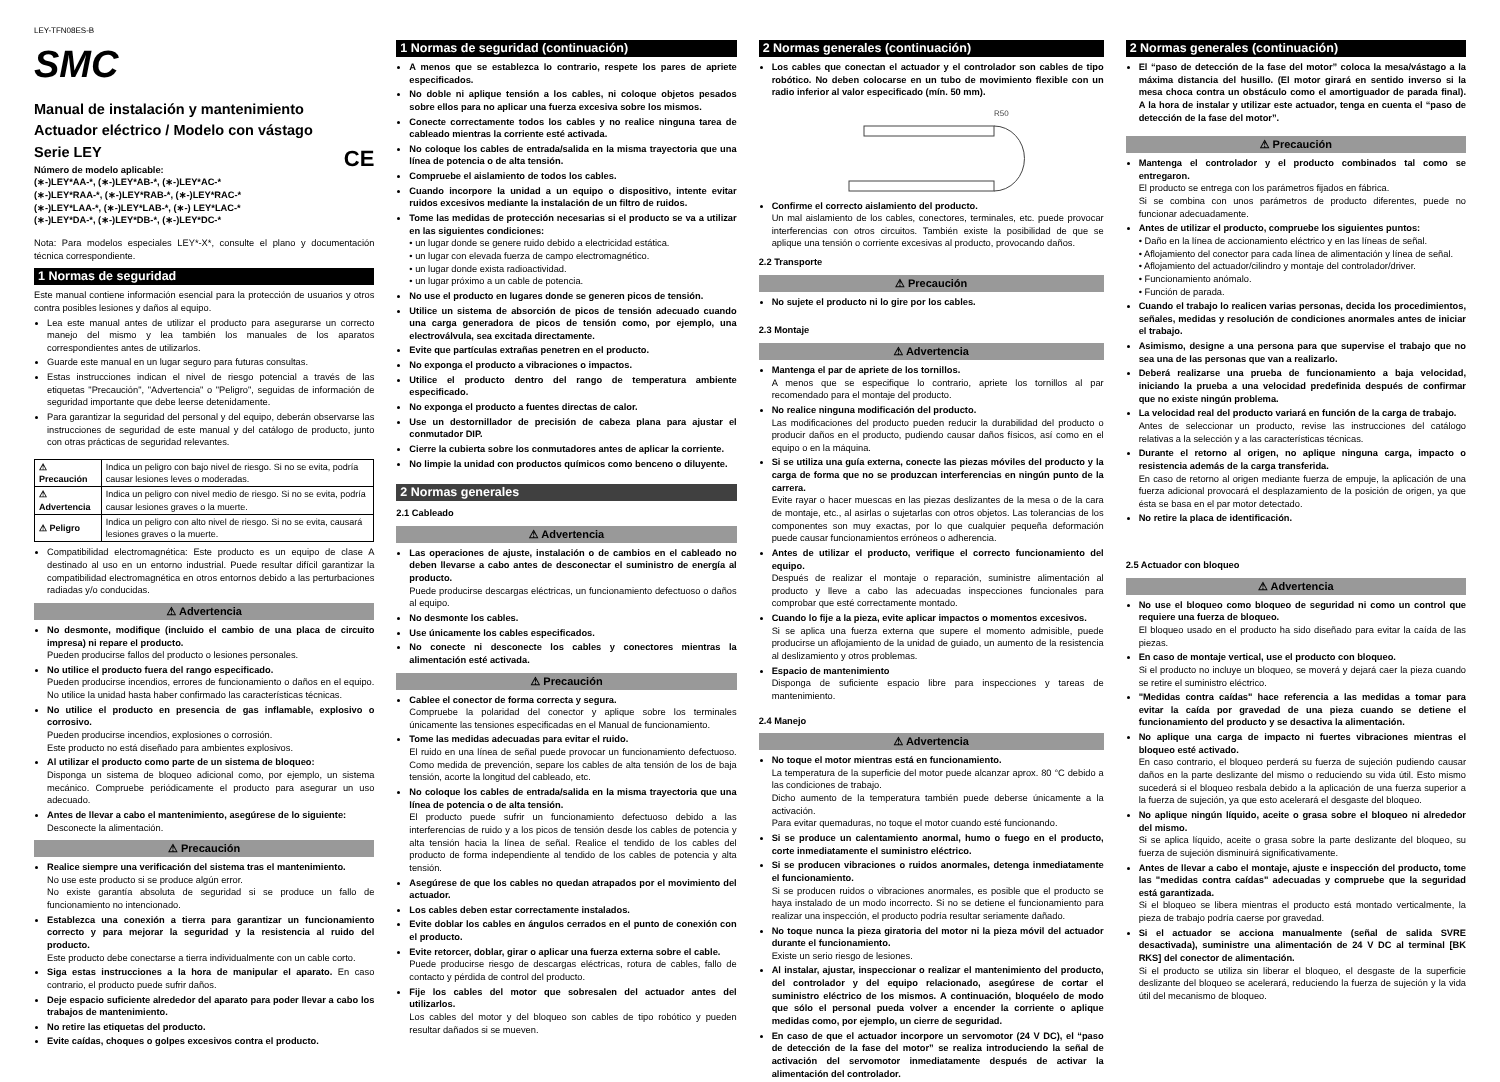LEY-TFN08ES-B
SMC
Manual de instalación y mantenimiento
Actuador eléctrico / Modelo con vástago
Serie LEY CE
Número de modelo aplicable:
(∗-)LEY*AA-*, (∗-)LEY*AB-*, (∗-)LEY*AC-*
(∗-)LEY*RAA-*, (∗-)LEY*RAB-*, (∗-)LEY*RAC-*
(∗-)LEY*LAA-*, (∗-)LEY*LAB-*, (∗-) LEY*LAC-*
(∗-)LEY*DA-*, (∗-)LEY*DB-*, (∗-)LEY*DC-*
Nota: Para modelos especiales LEY*-X*, consulte el plano y documentación técnica correspondiente.
1 Normas de seguridad
Este manual contiene información esencial para la protección de usuarios y otros contra posibles lesiones y daños al equipo.
Lea este manual antes de utilizar el producto para asegurarse un correcto manejo del mismo y lea también los manuales de los aparatos correspondientes antes de utilizarlos.
Guarde este manual en un lugar seguro para futuras consultas.
Estas instrucciones indican el nivel de riesgo potencial a través de las etiquetas "Precaución", "Advertencia" o "Peligro", seguidas de información de seguridad importante que debe leerse detenidamente.
Para garantizar la seguridad del personal y del equipo, deberán observarse las instrucciones de seguridad de este manual y del catálogo de producto, junto con otras prácticas de seguridad relevantes.
| ⚠ Precaución | Indica un peligro con bajo nivel de riesgo. Si no se evita, podría causar lesiones leves o moderadas. |
| ⚠ Advertencia | Indica un peligro con nivel medio de riesgo. Si no se evita, podría causar lesiones graves o la muerte. |
| ⚠ Peligro | Indica un peligro con alto nivel de riesgo. Si no se evita, causará lesiones graves o la muerte. |
Compatibilidad electromagnética: Este producto es un equipo de clase A destinado al uso en un entorno industrial. Puede resultar difícil garantizar la compatibilidad electromagnética en otros entornos debido a las perturbaciones radiadas y/o conducidas.
⚠ Advertencia
No desmonte, modifique (incluido el cambio de una placa de circuito impresa) ni repare el producto.
Pueden producirse fallos del producto o lesiones personales.
No utilice el producto fuera del rango especificado.
Pueden producirse incendios, errores de funcionamiento o daños en el equipo. No utilice la unidad hasta haber confirmado las características técnicas.
No utilice el producto en presencia de gas inflamable, explosivo o corrosivo.
Pueden producirse incendios, explosiones o corrosión.
Este producto no está diseñado para ambientes explosivos.
Al utilizar el producto como parte de un sistema de bloqueo:
Disponga un sistema de bloqueo adicional como, por ejemplo, un sistema mecánico. Compruebe periódicamente el producto para asegurar un uso adecuado.
Antes de llevar a cabo el mantenimiento, asegúrese de lo siguiente:
Desconecte la alimentación.
⚠ Precaución
Realice siempre una verificación del sistema tras el mantenimiento.
No use este producto si se produce algún error.
No existe garantía absoluta de seguridad si se produce un fallo de funcionamiento no intencionado.
Establezca una conexión a tierra para garantizar un funcionamiento correcto y para mejorar la seguridad y la resistencia al ruido del producto.
Este producto debe conectarse a tierra individualmente con un cable corto.
Siga estas instrucciones a la hora de manipular el aparato. En caso contrario, el producto puede sufrir daños.
Deje espacio suficiente alrededor del aparato para poder llevar a cabo los trabajos de mantenimiento.
No retire las etiquetas del producto.
Evite caídas, choques o golpes excesivos contra el producto.
1 Normas de seguridad (continuación)
A menos que se establezca lo contrario, respete los pares de apriete especificados.
No doble ni aplique tensión a los cables, ni coloque objetos pesados sobre ellos para no aplicar una fuerza excesiva sobre los mismos.
Conecte correctamente todos los cables y no realice ninguna tarea de cableado mientras la corriente esté activada.
No coloque los cables de entrada/salida en la misma trayectoria que una línea de potencia o de alta tensión.
Compruebe el aislamiento de todos los cables.
Cuando incorpore la unidad a un equipo o dispositivo, intente evitar ruidos excesivos mediante la instalación de un filtro de ruidos.
Tome las medidas de protección necesarias si el producto se va a utilizar en las siguientes condiciones:
• un lugar donde se genere ruido debido a electricidad estática.
• un lugar con elevada fuerza de campo electromagnético.
• un lugar donde exista radioactividad.
• un lugar próximo a un cable de potencia.
No use el producto en lugares donde se generen picos de tensión.
Utilice un sistema de absorción de picos de tensión adecuado cuando una carga generadora de picos de tensión como, por ejemplo, una electroválvula, sea excitada directamente.
Evite que partículas extrañas penetren en el producto.
No exponga el producto a vibraciones o impactos.
Utilice el producto dentro del rango de temperatura ambiente especificado.
No exponga el producto a fuentes directas de calor.
Use un destornillador de precisión de cabeza plana para ajustar el conmutador DIP.
Cierre la cubierta sobre los conmutadores antes de aplicar la corriente.
No limpie la unidad con productos químicos como benceno o diluyente.
2 Normas generales
2.1 Cableado
⚠ Advertencia
Las operaciones de ajuste, instalación o de cambios en el cableado no deben llevarse a cabo antes de desconectar el suministro de energía al producto.
Puede producirse descargas eléctricas, un funcionamiento defectuoso o daños al equipo.
No desmonte los cables.
Use únicamente los cables especificados.
No conecte ni desconecte los cables y conectores mientras la alimentación esté activada.
⚠ Precaución
Cablee el conector de forma correcta y segura.
Compruebe la polaridad del conector y aplique sobre los terminales únicamente las tensiones especificadas en el Manual de funcionamiento.
Tome las medidas adecuadas para evitar el ruido.
El ruido en una línea de señal puede provocar un funcionamiento defectuoso. Como medida de prevención, separe los cables de alta tensión de los de baja tensión, acorte la longitud del cableado, etc.
No coloque los cables de entrada/salida en la misma trayectoria que una línea de potencia o de alta tensión.
El producto puede sufrir un funcionamiento defectuoso debido a las interferencias de ruido y a los picos de tensión desde los cables de potencia y alta tensión hacia la línea de señal. Realice el tendido de los cables del producto de forma independiente al tendido de los cables de potencia y alta tensión.
Asegúrese de que los cables no quedan atrapados por el movimiento del actuador.
Los cables deben estar correctamente instalados.
Evite doblar los cables en ángulos cerrados en el punto de conexión con el producto.
Evite retorcer, doblar, girar o aplicar una fuerza externa sobre el cable.
Puede producirse riesgo de descargas eléctricas, rotura de cables, fallo de contacto y pérdida de control del producto.
Fije los cables del motor que sobresalen del actuador antes del utilizarlos.
Los cables del motor y del bloqueo son cables de tipo robótico y pueden resultar dañados si se mueven.
2 Normas generales (continuación)
Los cables que conectan el actuador y el controlador son cables de tipo robótico. No deben colocarse en un tubo de movimiento flexible con un radio inferior al valor especificado (mín. 50 mm).
R50
Confirme el correcto aislamiento del producto.
Un mal aislamiento de los cables, conectores, terminales, etc. puede provocar interferencias con otros circuitos. También existe la posibilidad de que se aplique una tensión o corriente excesivas al producto, provocando daños.
2.2 Transporte
⚠ Precaución
No sujete el producto ni lo gire por los cables.
2.3 Montaje
⚠ Advertencia
Mantenga el par de apriete de los tornillos.
A menos que se especifique lo contrario, apriete los tornillos al par recomendado para el montaje del producto.
No realice ninguna modificación del producto.
Las modificaciones del producto pueden reducir la durabilidad del producto o producir daños en el producto, pudiendo causar daños físicos, así como en el equipo o en la máquina.
Si se utiliza una guía externa, conecte las piezas móviles del producto y la carga de forma que no se produzcan interferencias en ningún punto de la carrera.
Evite rayar o hacer muescas en las piezas deslizantes de la mesa o de la cara de montaje, etc., al asirlas o sujetarlas con otros objetos. Las tolerancias de los componentes son muy exactas, por lo que cualquier pequeña deformación puede causar funcionamientos erróneos o adherencia.
Antes de utilizar el producto, verifique el correcto funcionamiento del equipo.
Después de realizar el montaje o reparación, suministre alimentación al producto y lleve a cabo las adecuadas inspecciones funcionales para comprobar que esté correctamente montado.
Cuando lo fije a la pieza, evite aplicar impactos o momentos excesivos.
Si se aplica una fuerza externa que supere el momento admisible, puede producirse un aflojamiento de la unidad de guiado, un aumento de la resistencia al deslizamiento y otros problemas.
Espacio de mantenimiento
Disponga de suficiente espacio libre para inspecciones y tareas de mantenimiento.
2.4 Manejo
⚠ Advertencia
No toque el motor mientras está en funcionamiento.
La temperatura de la superficie del motor puede alcanzar aprox. 80 °C debido a las condiciones de trabajo.
Dicho aumento de la temperatura también puede deberse únicamente a la activación.
Para evitar quemaduras, no toque el motor cuando esté funcionando.
Si se produce un calentamiento anormal, humo o fuego en el producto, corte inmediatamente el suministro eléctrico.
Si se producen vibraciones o ruidos anormales, detenga inmediatamente el funcionamiento.
Si se producen ruidos o vibraciones anormales, es posible que el producto se haya instalado de un modo incorrecto. Si no se detiene el funcionamiento para realizar una inspección, el producto podría resultar seriamente dañado.
No toque nunca la pieza giratoria del motor ni la pieza móvil del actuador durante el funcionamiento.
Existe un serio riesgo de lesiones.
Al instalar, ajustar, inspeccionar o realizar el mantenimiento del producto, del controlador y del equipo relacionado, asegúrese de cortar el suministro eléctrico de los mismos. A continuación, bloquéelo de modo que sólo el personal pueda volver a encender la corriente o aplique medidas como, por ejemplo, un cierre de seguridad.
En caso de que el actuador incorpore un servomotor (24 V DC), el “paso de detección de la fase del motor” se realiza introduciendo la señal de activación del servomotor inmediatamente después de activar la alimentación del controlador.
2 Normas generales (continuación)
El “paso de detección de la fase del motor” coloca la mesa/vástago a la máxima distancia del husillo. (El motor girará en sentido inverso si la mesa choca contra un obstáculo como el amortiguador de parada final). A la hora de instalar y utilizar este actuador, tenga en cuenta el “paso de detección de la fase del motor”.
⚠ Precaución
Mantenga el controlador y el producto combinados tal como se entregaron.
El producto se entrega con los parámetros fijados en fábrica.
Si se combina con unos parámetros de producto diferentes, puede no funcionar adecuadamente.
Antes de utilizar el producto, compruebe los siguientes puntos:
• Daño en la línea de accionamiento eléctrico y en las líneas de señal.
• Aflojamiento del conector para cada línea de alimentación y línea de señal.
• Aflojamiento del actuador/cilindro y montaje del controlador/driver.
• Funcionamiento anómalo.
• Función de parada.
Cuando el trabajo lo realicen varias personas, decida los procedimientos, señales, medidas y resolución de condiciones anormales antes de iniciar el trabajo.
Asimismo, designe a una persona para que supervise el trabajo que no sea una de las personas que van a realizarlo.
Deberá realizarse una prueba de funcionamiento a baja velocidad, iniciando la prueba a una velocidad predefinida después de confirmar que no existe ningún problema.
La velocidad real del producto variará en función de la carga de trabajo.
Antes de seleccionar un producto, revise las instrucciones del catálogo relativas a la selección y a las características técnicas.
Durante el retorno al origen, no aplique ninguna carga, impacto o resistencia además de la carga transferida.
En caso de retorno al origen mediante fuerza de empuje, la aplicación de una fuerza adicional provocará el desplazamiento de la posición de origen, ya que ésta se basa en el par motor detectado.
No retire la placa de identificación.
2.5 Actuador con bloqueo
⚠ Advertencia
No use el bloqueo como bloqueo de seguridad ni como un control que requiere una fuerza de bloqueo.
El bloqueo usado en el producto ha sido diseñado para evitar la caída de las piezas.
En caso de montaje vertical, use el producto con bloqueo.
Si el producto no incluye un bloqueo, se moverá y dejará caer la pieza cuando se retire el suministro eléctrico.
"Medidas contra caídas" hace referencia a las medidas a tomar para evitar la caída por gravedad de una pieza cuando se detiene el funcionamiento del producto y se desactiva la alimentación.
No aplique una carga de impacto ni fuertes vibraciones mientras el bloqueo esté activado.
En caso contrario, el bloqueo perderá su fuerza de sujeción pudiendo causar daños en la parte deslizante del mismo o reduciendo su vida útil. Esto mismo sucederá si el bloqueo resbala debido a la aplicación de una fuerza superior a la fuerza de sujeción, ya que esto acelerará el desgaste del bloqueo.
No aplique ningún líquido, aceite o grasa sobre el bloqueo ni alrededor del mismo.
Si se aplica líquido, aceite o grasa sobre la parte deslizante del bloqueo, su fuerza de sujeción disminuirá significativamente.
Antes de llevar a cabo el montaje, ajuste e inspección del producto, tome las "medidas contra caídas" adecuadas y compruebe que la seguridad está garantizada.
Si el bloqueo se libera mientras el producto está montado verticalmente, la pieza de trabajo podría caerse por gravedad.
Si el actuador se acciona manualmente (señal de salida SVRE desactivada), suministre una alimentación de 24 V DC al terminal [BK RKS] del conector de alimentación.
Si el producto se utiliza sin liberar el bloqueo, el desgaste de la superficie deslizante del bloqueo se acelerará, reduciendo la fuerza de sujeción y la vida útil del mecanismo de bloqueo.